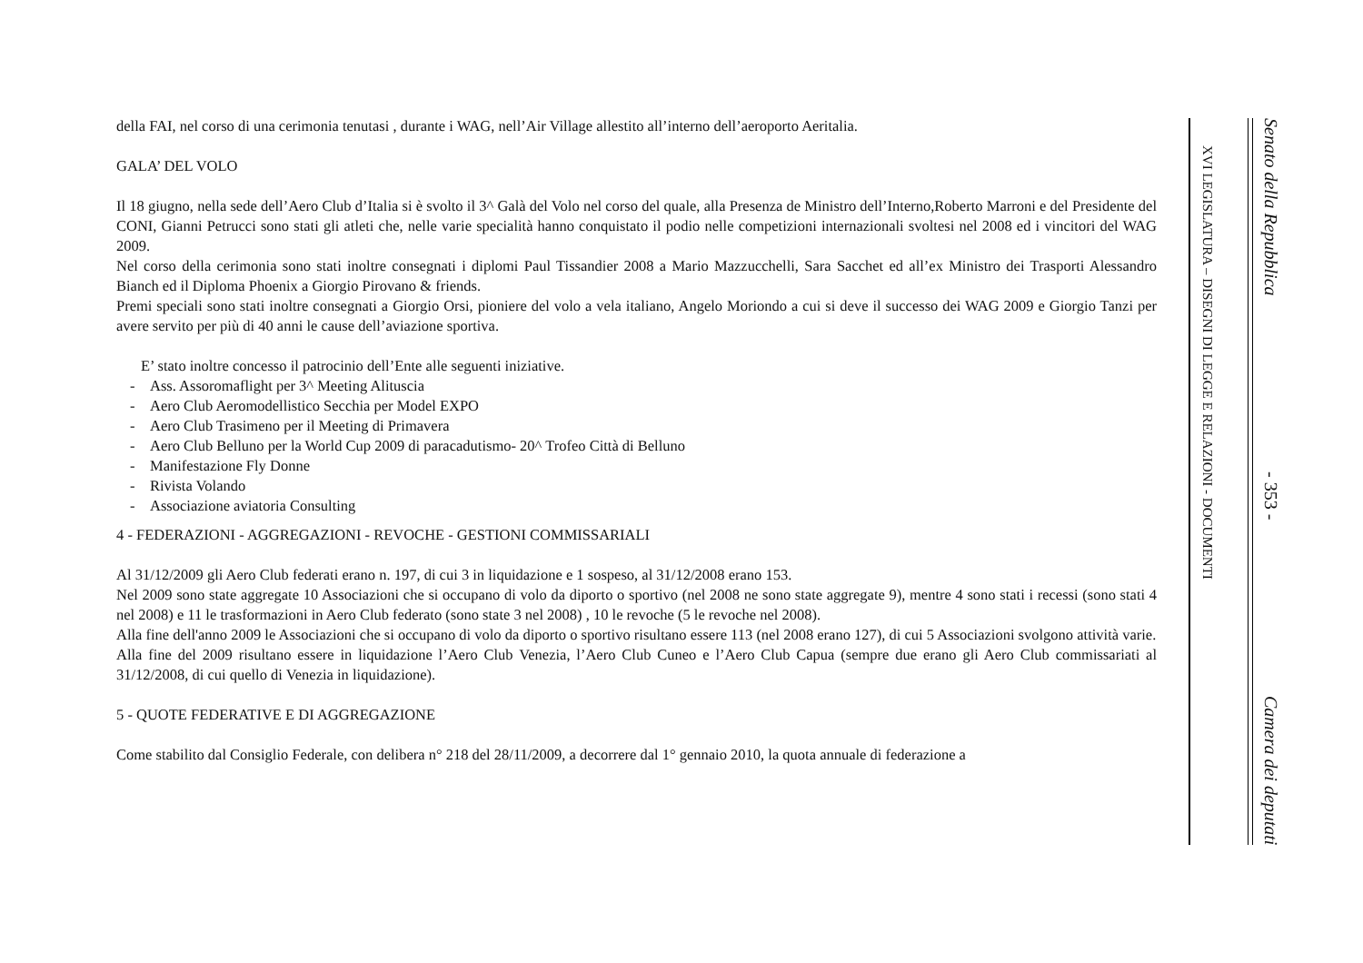della FAI, nel corso di una cerimonia tenutasi , durante i WAG, nell’Air Village allestito all’interno dell’aeroporto Aeritalia.
GALA’ DEL VOLO
Il 18 giugno, nella sede dell’Aero Club d’Italia si è svolto il 3^ Galà del Volo nel corso del quale, alla Presenza de Ministro dell’Interno,Roberto Marroni e del Presidente del CONI, Gianni Petrucci sono stati gli atleti che, nelle varie specialità hanno conquistato il podio nelle competizioni internazionali svoltesi nel 2008 ed i vincitori del WAG 2009.
Nel corso della cerimonia sono stati inoltre consegnati i diplomi Paul Tissandier 2008 a Mario Mazzucchelli, Sara Sacchet ed all’ex Ministro dei Trasporti Alessandro Bianch ed il Diploma Phoenix a Giorgio Pirovano & friends.
Premi speciali sono stati inoltre consegnati a Giorgio Orsi, pioniere del volo a vela italiano, Angelo Moriondo a cui si deve il successo dei WAG 2009 e Giorgio Tanzi per avere servito per più di 40 anni le cause dell’aviazione sportiva.
E’ stato inoltre concesso il patrocinio dell’Ente alle seguenti iniziative.
- Ass. Assoromaflight per 3^ Meeting Alituscia
- Aero Club Aeromodellistico Secchia per Model EXPO
- Aero Club Trasimeno per il Meeting di Primavera
- Aero Club Belluno per la World Cup 2009 di paracadutismo- 20^ Trofeo Città di Belluno
- Manifestazione Fly Donne
- Rivista Volando
- Associazione aviatoria Consulting
4 - FEDERAZIONI - AGGREGAZIONI - REVOCHE - GESTIONI COMMISSARIALI
Al 31/12/2009 gli Aero Club federati erano n. 197, di cui 3 in liquidazione e 1 sospeso, al 31/12/2008 erano 153.
Nel 2009 sono state aggregate 10 Associazioni che si occupano di volo da diporto o sportivo (nel 2008 ne sono state aggregate 9), mentre 4 sono stati i recessi (sono stati 4 nel 2008) e 11 le trasformazioni in Aero Club federato (sono state 3 nel 2008) , 10 le revoche (5 le revoche nel 2008).
Alla fine dell'anno 2009 le Associazioni che si occupano di volo da diporto o sportivo risultano essere 113 (nel 2008 erano 127), di cui 5 Associazioni svolgono attività varie.
Alla fine del 2009 risultano essere in liquidazione l’Aero Club Venezia, l’Aero Club Cuneo e l’Aero Club Capua (sempre due erano gli Aero Club commissariati al 31/12/2008, di cui quello di Venezia in liquidazione).
5 - QUOTE FEDERATIVE E DI AGGREGAZIONE
Come stabilito dal Consiglio Federale, con delibera n° 218 del 28/11/2009, a decorrere dal 1° gennaio 2010, la quota annuale di federazione a
XVI LEGISLATURA – DISEGNI DI LEGGE E RELAZIONI - DOCUMENTI
Senato della Repubblica - 353 - Camera dei deputati